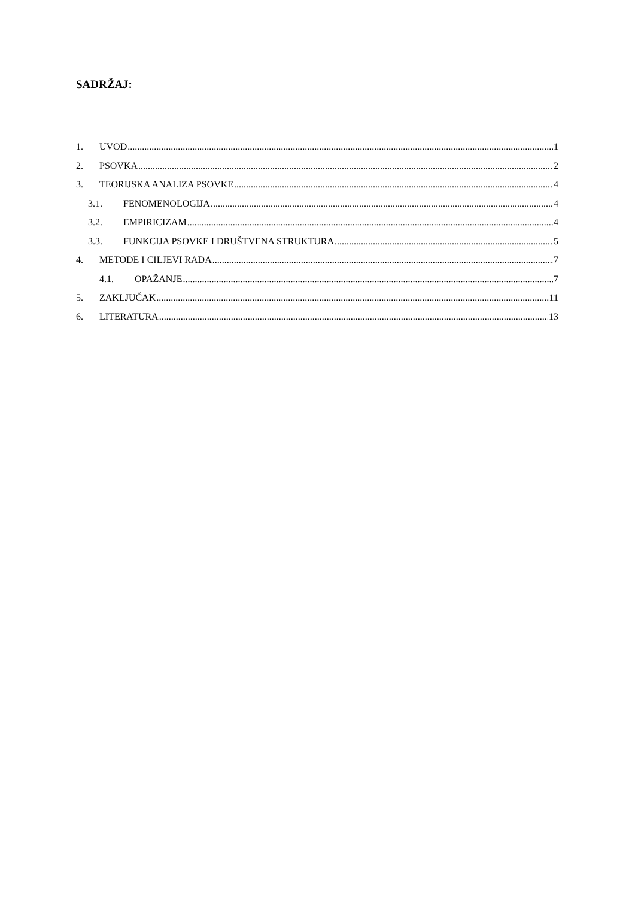SADRŽAJ:
1. UVOD 1
2. PSOVKA 2
3. TEORIJSKA ANALIZA PSOVKE 4
3.1. FENOMENOLOGIJA 4
3.2. EMPIRICIZAM 4
3.3. FUNKCIJA PSOVKE I DRUŠTVENA STRUKTURA 5
4. METODE I CILJEVI RADA 7
4.1. OPAŽANJE 7
5. ZAKLJUČAK 11
6. LITERATURA 13